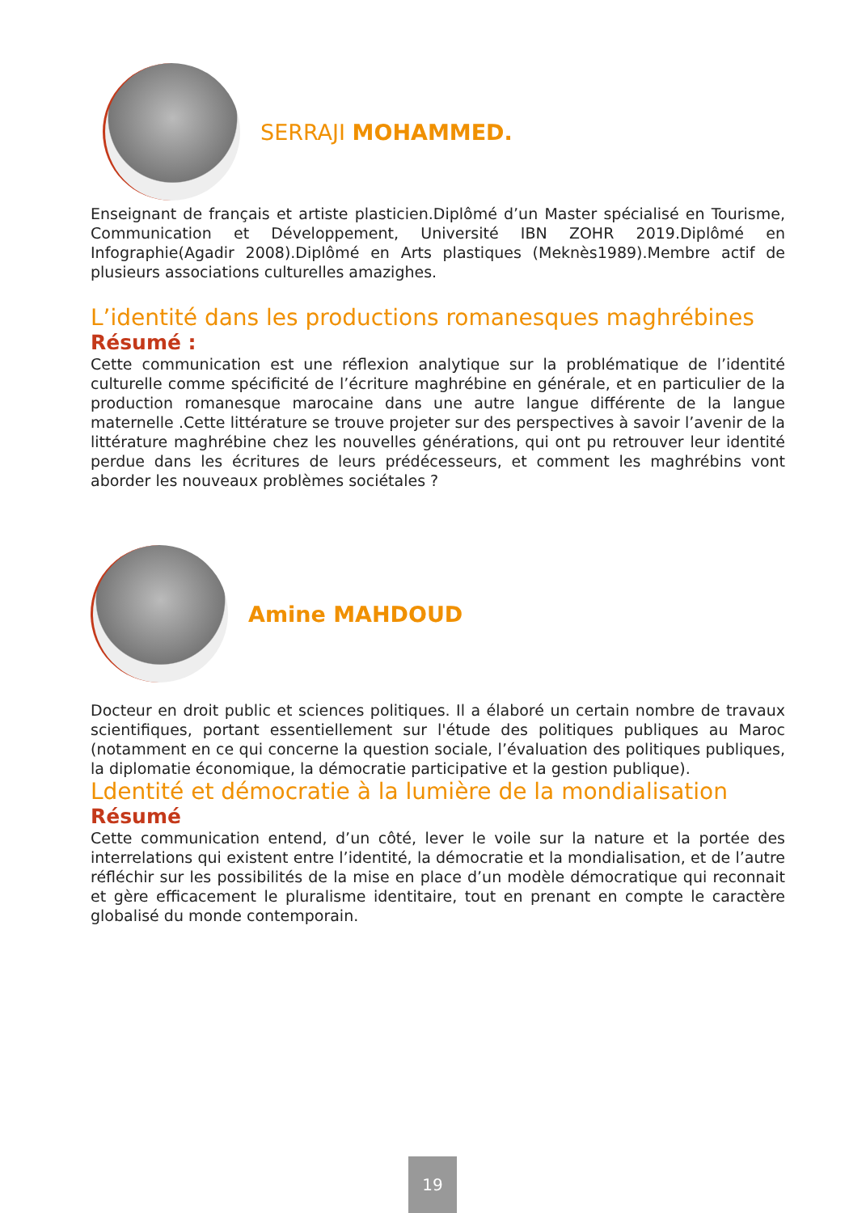SERRAJI MOHAMMED.
Enseignant de français et artiste plasticien.Diplômé d’un Master spécialisé en Tourisme, Communication et Développement, Université IBN ZOHR 2019.Diplômé en Infographie(Agadir 2008).Diplômé en Arts plastiques (Meknès1989).Membre actif de plusieurs associations culturelles amazighes.
L’identité dans les productions romanesques maghrébines
Résumé :
Cette communication est une réflexion analytique sur la problématique de l’identité culturelle comme spécificité de l’écriture maghrébine en générale, et en particulier de la production romanesque marocaine dans une autre langue différente de la langue maternelle .Cette littérature se trouve projeter sur des perspectives à savoir l’avenir de la littérature maghrébine chez les nouvelles générations, qui ont pu retrouver leur identité perdue dans les écritures de leurs prédécesseurs, et comment les maghrébins vont aborder les nouveaux problèmes sociétales ?
Amine MAHDOUD
Docteur en droit public et sciences politiques. Il a élaboré un certain nombre de travaux scientifiques, portant essentiellement sur l'étude des politiques publiques au Maroc (notamment en ce qui concerne la question sociale, l’évaluation des politiques publiques, la diplomatie économique, la démocratie participative et la gestion publique).
Ldentité et démocratie à la lumière de la mondialisation
Résumé
Cette communication entend, d’un côté, lever le voile sur la nature et la portée des interrelations qui existent entre l’identité, la démocratie et la mondialisation, et de l’autre réfléchir sur les possibilités de la mise en place d’un modèle démocratique qui reconnait et gère efficacement le pluralisme identitaire, tout en prenant en compte le caractère globalisé du monde contemporain.
19